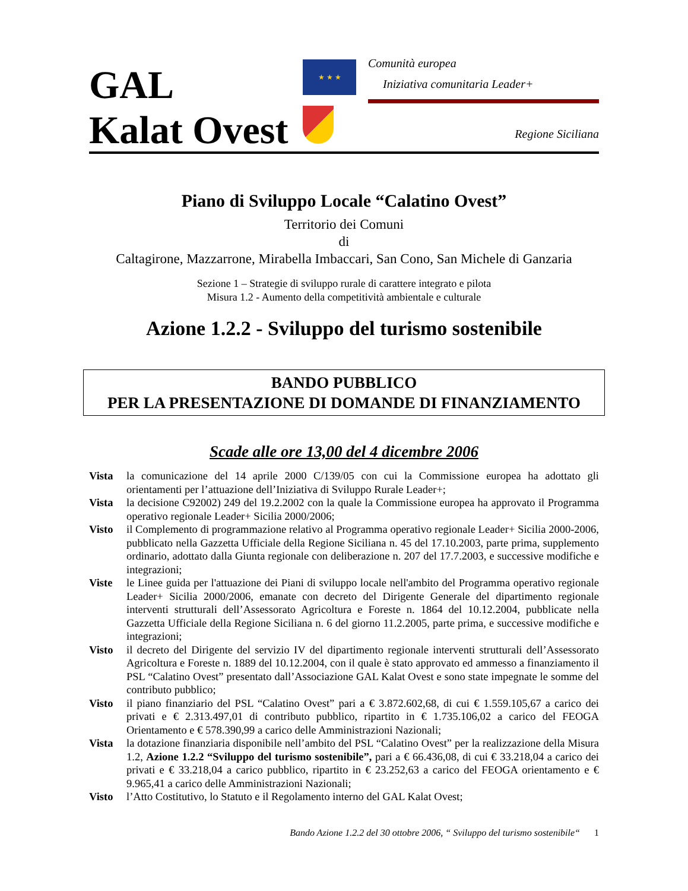GAL
Kalat Ovest
★ ★ ★
Comunità europea
Iniziativa comunitaria Leader+
Regione Siciliana
Piano di Sviluppo Locale “Calatino Ovest”
Territorio dei Comuni
di
Caltagirone, Mazzarrone, Mirabella Imbaccari, San Cono, San Michele di Ganzaria
Sezione 1 – Strategie di sviluppo rurale di carattere integrato e pilota
Misura 1.2 - Aumento della competitività ambientale e culturale
Azione 1.2.2 - Sviluppo del turismo sostenibile
BANDO PUBBLICO
PER LA PRESENTAZIONE DI DOMANDE DI FINANZIAMENTO
Scade alle ore 13,00 del 4 dicembre 2006
Vista la comunicazione del 14 aprile 2000 C/139/05 con cui la Commissione europea ha adottato gli orientamenti per l’attuazione dell’Iniziativa di Sviluppo Rurale Leader+;
Vista la decisione C92002) 249 del 19.2.2002 con la quale la Commissione europea ha approvato il Programma operativo regionale Leader+ Sicilia 2000/2006;
Visto il Complemento di programmazione relativo al Programma operativo regionale Leader+ Sicilia 2000-2006, pubblicato nella Gazzetta Ufficiale della Regione Siciliana n. 45 del 17.10.2003, parte prima, supplemento ordinario, adottato dalla Giunta regionale con deliberazione n. 207 del 17.7.2003, e successive modifiche e integrazioni;
Viste le Linee guida per l'attuazione dei Piani di sviluppo locale nell'ambito del Programma operativo regionale Leader+ Sicilia 2000/2006, emanate con decreto del Dirigente Generale del dipartimento regionale interventi strutturali dell’Assessorato Agricoltura e Foreste n. 1864 del 10.12.2004, pubblicate nella Gazzetta Ufficiale della Regione Siciliana n. 6 del giorno 11.2.2005, parte prima, e successive modifiche e integrazioni;
Visto il decreto del Dirigente del servizio IV del dipartimento regionale interventi strutturali dell’Assessorato Agricoltura e Foreste n. 1889 del 10.12.2004, con il quale è stato approvato ed ammesso a finanziamento il PSL “Calatino Ovest” presentato dall’Associazione GAL Kalat Ovest e sono state impegnate le somme del contributo pubblico;
Visto il piano finanziario del PSL “Calatino Ovest” pari a € 3.872.602,68, di cui € 1.559.105,67 a carico dei privati e € 2.313.497,01 di contributo pubblico, ripartito in € 1.735.106,02 a carico del FEOGA Orientamento e € 578.390,99 a carico delle Amministrazioni Nazionali;
Vista la dotazione finanziaria disponibile nell’ambito del PSL “Calatino Ovest” per la realizzazione della Misura 1.2, Azione 1.2.2 “Sviluppo del turismo sostenibile”, pari a € 66.436,08, di cui € 33.218,04 a carico dei privati e € 33.218,04 a carico pubblico, ripartito in € 23.252,63 a carico del FEOGA orientamento e € 9.965,41 a carico delle Amministrazioni Nazionali;
Visto l’Atto Costitutivo, lo Statuto e il Regolamento interno del GAL Kalat Ovest;
Bando Azione 1.2.2 del 30 ottobre 2006, “ Sviluppo del turismo sostenibile“ 1